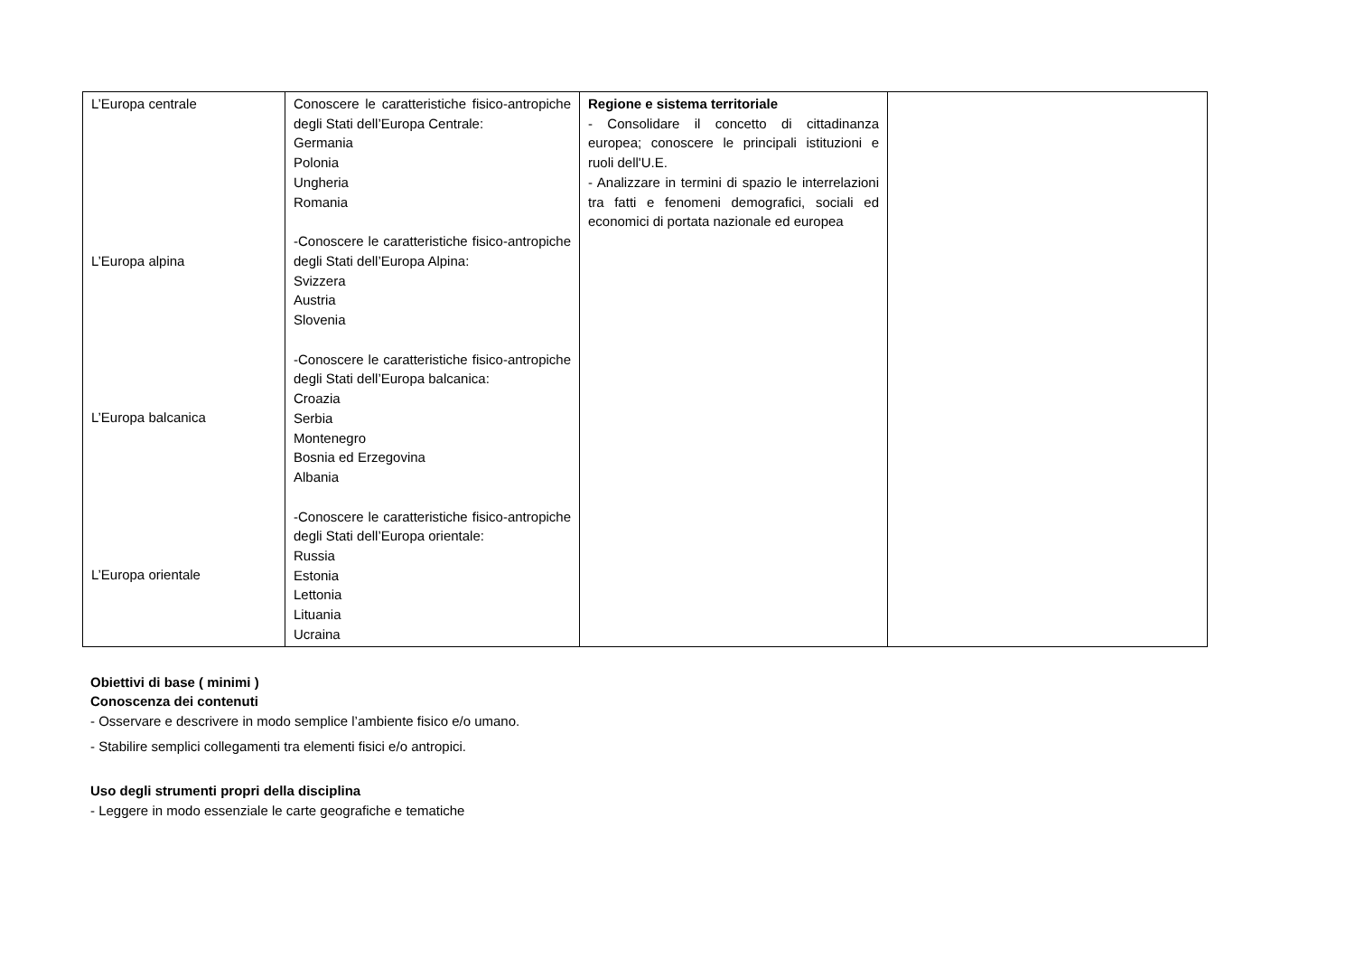| L’Europa centrale L’Europa alpina L’Europa balcanica L’Europa orientale | Conoscere le caratteristiche fisico-antropiche degli Stati dell’Europa Centrale: Germania Polonia Ungheria Romania -Conoscere le caratteristiche fisico-antropiche degli Stati dell’Europa Alpina: Svizzera Austria Slovenia -Conoscere le caratteristiche fisico-antropiche degli Stati dell’Europa balcanica: Croazia Serbia Montenegro Bosnia ed Erzegovina Albania -Conoscere le caratteristiche fisico-antropiche degli Stati dell’Europa orientale: Russia Estonia Lettonia Lituania Ucraina | Regione e sistema territoriale - Consolidare il concetto di cittadinanza europea; conoscere le principali istituzioni e ruoli dell'U.E. - Analizzare in termini di spazio le interrelazioni tra fatti e fenomeni demografici, sociali ed economici di portata nazionale ed europea | |
Obiettivi di base ( minimi )
Conoscenza dei contenuti
- Osservare e descrivere in modo semplice l’ambiente fisico e/o umano.
- Stabilire semplici collegamenti tra elementi fisici e/o antropici.
Uso degli strumenti propri della disciplina
- Leggere in modo essenziale le carte geografiche e tematiche